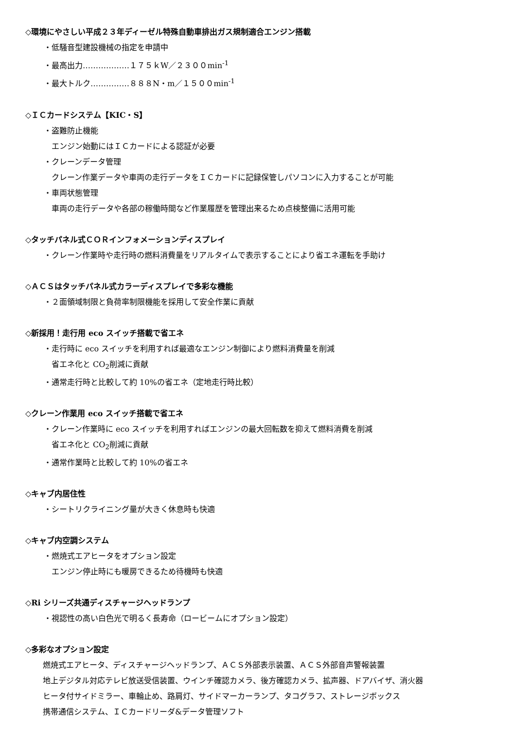◇環境にやさしい平成２３年ディーゼル特殊自動車排出ガス規制適合エンジン搭載
・低騒音型建設機械の指定を申請中
・最高出力………………１７５ｋW／２３００min<sup>-1</sup>
・最大トルク……………８８８N・m／１５００min<sup>-1</sup>
◇ＩＣカードシステム【KIC・S】
・盗難防止機能
エンジン始動にはＩＣカードによる認証が必要
・クレーンデータ管理
クレーン作業データや車両の走行データをＩＣカードに記録保管しパソコンに入力することが可能
・車両状態管理
車両の走行データや各部の稼働時間など作業履歴を管理出来るため点検整備に活用可能
◇タッチパネル式ＣＯＲインフォメーションディスプレイ
・クレーン作業時や走行時の燃料消費量をリアルタイムで表示することにより省エネ運転を手助け
◇ＡＣＳはタッチパネル式カラーディスプレイで多彩な機能
・２面領域制限と負荷率制限機能を採用して安全作業に貢献
◇新採用！走行用 eco スイッチ搭載で省エネ
・走行時に eco スイッチを利用すれば最適なエンジン制御により燃料消費量を削減
省エネ化と CO<sub>2</sub>削減に貢献
・通常走行時と比較して約 10%の省エネ（定地走行時比較）
◇クレーン作業用 eco スイッチ搭載で省エネ
・クレーン作業時に eco スイッチを利用すればエンジンの最大回転数を抑えて燃料消費を削減
省エネ化と CO<sub>2</sub>削減に貢献
・通常作業時と比較して約 10%の省エネ
◇キャブ内居住性
・シートリクライニング量が大きく休息時も快適
◇キャブ内空調システム
・燃焼式エアヒータをオプション設定
エンジン停止時にも暖房できるため待機時も快適
◇Ri シリーズ共通ディスチャージヘッドランプ
・視認性の高い白色光で明るく長寿命（ロービームにオプション設定）
◇多彩なオプション設定
燃焼式エアヒータ、ディスチャージヘッドランプ、ＡＣＳ外部表示装置、ＡＣＳ外部音声警報装置
地上デジタル対応テレビ放送受信装置、ウインチ確認カメラ、後方確認カメラ、拡声器、ドアバイザ、消火器
ヒータ付サイドミラー、車輪止め、路肩灯、サイドマーカーランプ、タコグラフ、ストレージボックス
携帯通信システム、ＩＣカードリーダ&データ管理ソフト